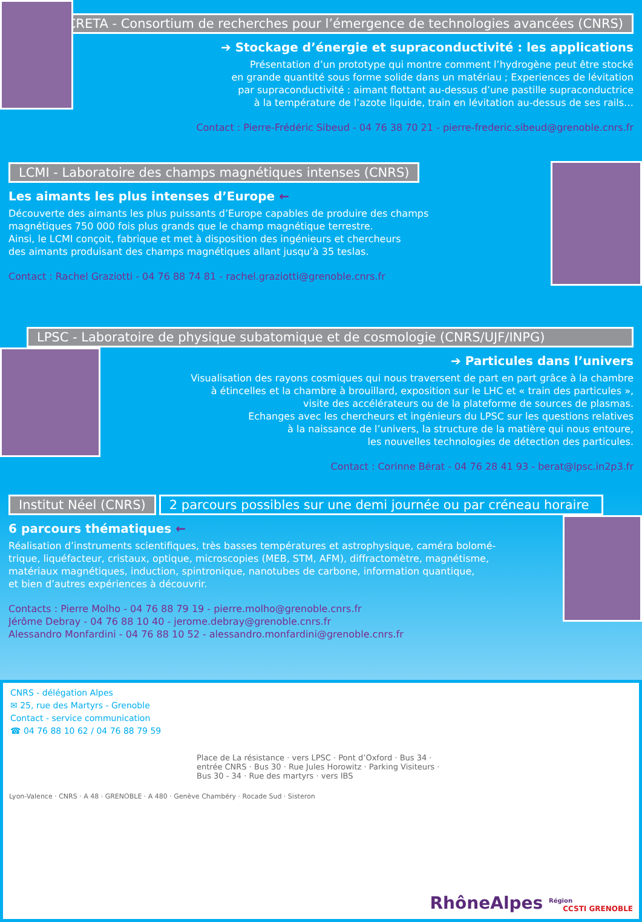CRETA - Consortium de recherches pour l’émergence de technologies avancées (CNRS)
➔ Stockage d’énergie et supraconductivité : les applications
Présentation d’un prototype qui montre comment l’hydrogène peut être stocké
en grande quantité sous forme solide dans un matériau ; Experiences de lévitation
par supraconductivité : aimant flottant au-dessus d’une pastille supraconductrice
à la température de l’azote liquide, train en lévitation au-dessus de ses rails…
Contact : Pierre-Frédéric Sibeud - 04 76 38 70 21 - pierre-frederic.sibeud@grenoble.cnrs.fr
LCMI - Laboratoire des champs magnétiques intenses (CNRS)
Les aimants les plus intenses d’Europe ←
Découverte des aimants les plus puissants d’Europe capables de produire des champs
magnétiques 750 000 fois plus grands que le champ magnétique terrestre.
Ainsi, le LCMI conçoit, fabrique et met à disposition des ingénieurs et chercheurs
des aimants produisant des champs magnétiques allant jusqu’à 35 teslas.
Contact : Rachel Graziotti - 04 76 88 74 81 - rachel.graziotti@grenoble.cnrs.fr
LPSC - Laboratoire de physique subatomique et de cosmologie (CNRS/UJF/INPG)
➔ Particules dans l’univers
Visualisation des rayons cosmiques qui nous traversent de part en part grâce à la chambre
à étincelles et la chambre à brouillard, exposition sur le LHC et « train des particules »,
visite des accélérateurs ou de la plateforme de sources de plasmas.
Echanges avec les chercheurs et ingénieurs du LPSC sur les questions relatives
à la naissance de l’univers, la structure de la matière qui nous entoure,
les nouvelles technologies de détection des particules.
Contact : Corinne Bérat - 04 76 28 41 93 - berat@lpsc.in2p3.fr
Institut Néel (CNRS)
2 parcours possibles sur une demi journée ou par créneau horaire
6 parcours thématiques ←
Réalisation d’instruments scientifiques, très basses températures et astrophysique, caméra bolomé-
trique, liquéfacteur, cristaux, optique, microscopies (MEB, STM, AFM), diffractomètre, magnétisme,
matériaux magnétiques, induction, spintronique, nanotubes de carbone, information quantique,
et bien d’autres expériences à découvrir.
Contacts : Pierre Molho - 04 76 88 79 19 - pierre.molho@grenoble.cnrs.fr
Jérôme Debray - 04 76 88 10 40 - jerome.debray@grenoble.cnrs.fr
Alessandro Monfardini - 04 76 88 10 52 - alessandro.monfardini@grenoble.cnrs.fr
CNRS - délégation Alpes
✉ 25, rue des Martyrs - Grenoble
Contact - service communication
☎ 04 76 88 10 62 / 04 76 88 79 59
Place de La résistance · vers LPSC · Pont d’Oxford · Bus 34 · entrée CNRS · Bus 30 · Rue Jules Horowitz · Parking Visiteurs · Bus 30 - 34 · Rue des martyrs · vers IBS
Lyon-Valence · CNRS · A 48 · GRENOBLE · A 480 · Genève Chambéry · Rocade Sud · Sisteron
RhôneAlpes <sup>Région</sup> CCSTI GRENOBLE